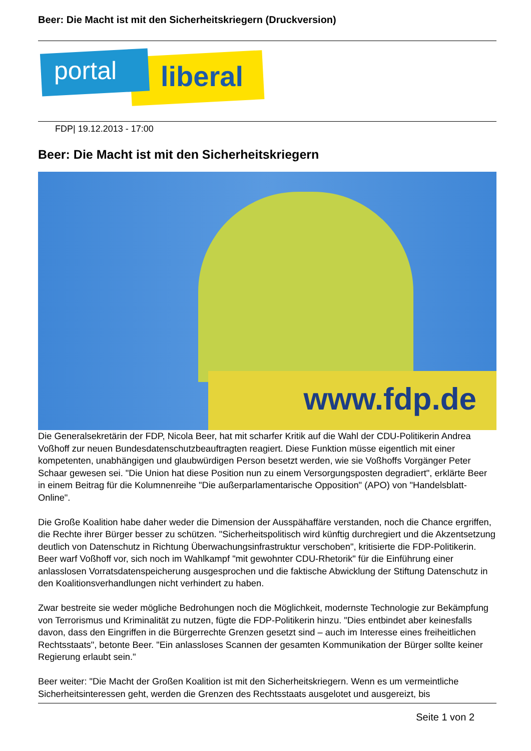Beer: Die Macht ist mit den Sicherheitskriegern (Druckversion)
portal liberal
FDP| 19.12.2013 - 17:00
Beer: Die Macht ist mit den Sicherheitskriegern
www.fdp.de
Die Generalsekretärin der FDP, Nicola Beer, hat mit scharfer Kritik auf die Wahl der CDU-Politikerin Andrea Voßhoff zur neuen Bundesdatenschutzbeauftragten reagiert. Diese Funktion müsse eigentlich mit einer kompetenten, unabhängigen und glaubwürdigen Person besetzt werden, wie sie Voßhoffs Vorgänger Peter Schaar gewesen sei. "Die Union hat diese Position nun zu einem Versorgungsposten degradiert", erklärte Beer in einem Beitrag für die Kolumnenreihe "Die außerparlamentarische Opposition" (APO) von "Handelsblatt-Online".
Die Große Koalition habe daher weder die Dimension der Ausspähaffäre verstanden, noch die Chance ergriffen, die Rechte ihrer Bürger besser zu schützen. "Sicherheitspolitisch wird künftig durchregiert und die Akzentsetzung deutlich von Datenschutz in Richtung Überwachungsinfrastruktur verschoben", kritisierte die FDP-Politikerin. Beer warf Voßhoff vor, sich noch im Wahlkampf "mit gewohnter CDU-Rhetorik" für die Einführung einer anlasslosen Vorratsdatenspeicherung ausgesprochen und die faktische Abwicklung der Stiftung Datenschutz in den Koalitionsverhandlungen nicht verhindert zu haben.
Zwar bestreite sie weder mögliche Bedrohungen noch die Möglichkeit, modernste Technologie zur Bekämpfung von Terrorismus und Kriminalität zu nutzen, fügte die FDP-Politikerin hinzu. "Dies entbindet aber keinesfalls davon, dass den Eingriffen in die Bürgerrechte Grenzen gesetzt sind – auch im Interesse eines freiheitlichen Rechtsstaats", betonte Beer. "Ein anlassloses Scannen der gesamten Kommunikation der Bürger sollte keiner Regierung erlaubt sein."
Beer weiter: "Die Macht der Großen Koalition ist mit den Sicherheitskriegern. Wenn es um vermeintliche Sicherheitsinteressen geht, werden die Grenzen des Rechtsstaats ausgelotet und ausgereizt, bis
Seite 1 von 2